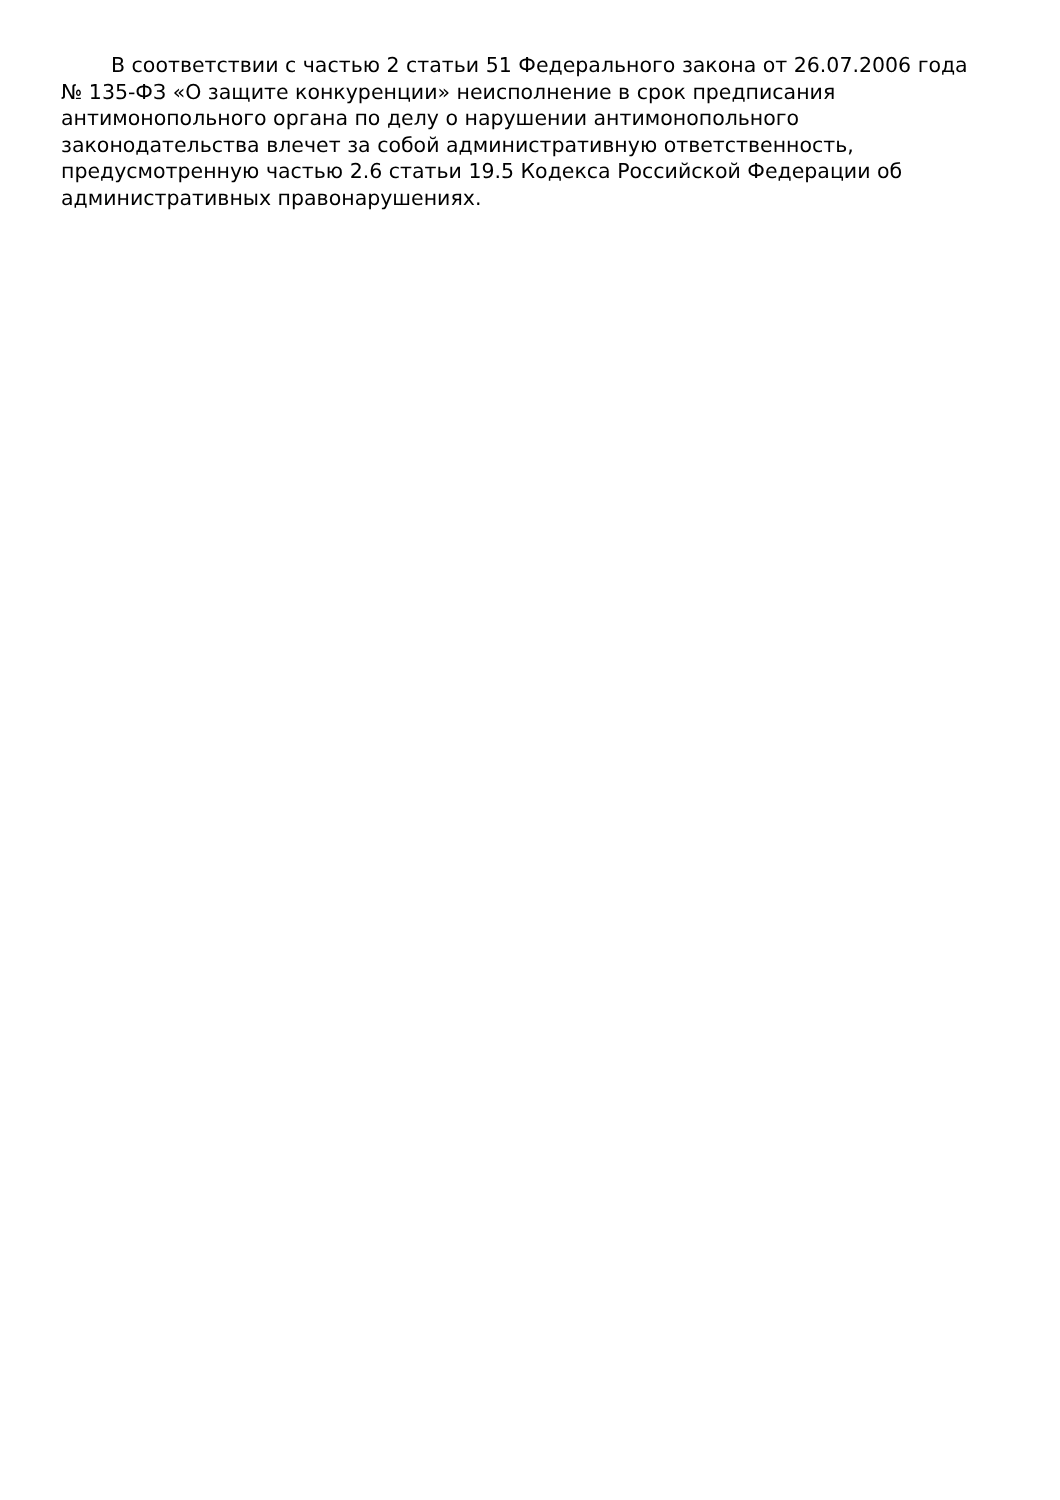В соответствии с частью 2 статьи 51 Федерального закона от 26.07.2006 года № 135-ФЗ «О защите конкуренции» неисполнение в срок предписания антимонопольного органа по делу о нарушении антимонопольного законодательства влечет за собой административную ответственность, предусмотренную частью 2.6 статьи 19.5 Кодекса Российской Федерации об административных правонарушениях.